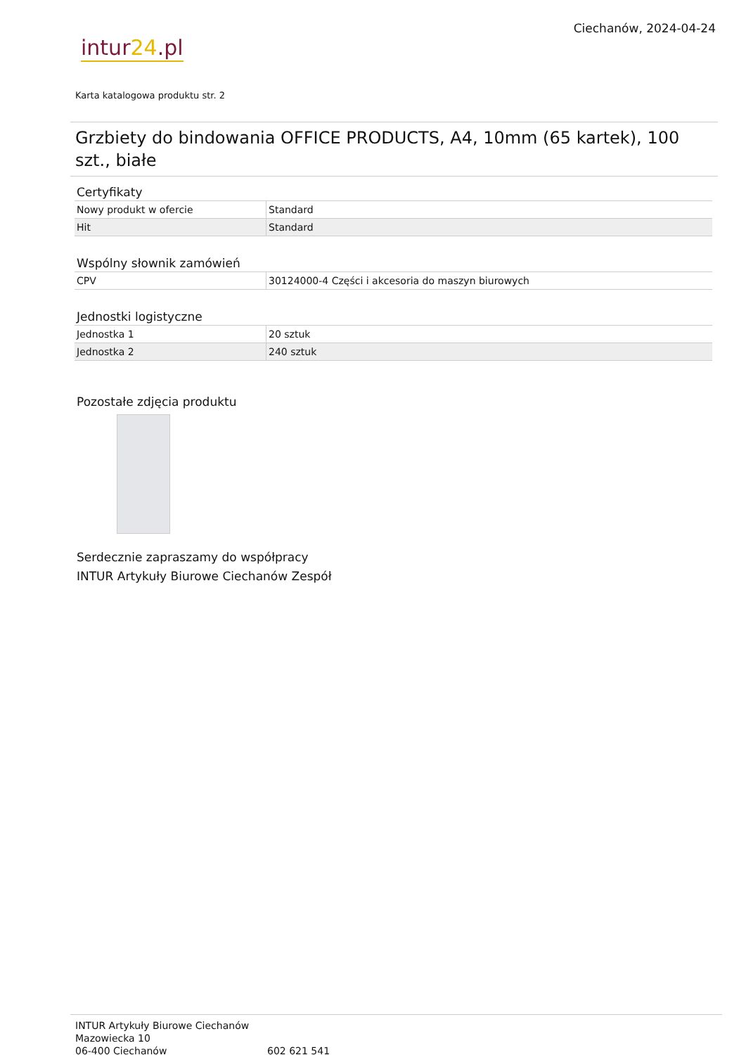intur24.pl
Ciechanów, 2024-04-24
Karta katalogowa produktu str. 2
Grzbiety do bindowania OFFICE PRODUCTS, A4, 10mm (65 kartek), 100 szt., białe
Certyfikaty
| Nowy produkt w ofercie | Standard |
| Hit | Standard |
Wspólny słownik zamówień
| CPV | 30124000-4 Części i akcesoria do maszyn biurowych |
Jednostki logistyczne
| Jednostka 1 | 20 sztuk |
| Jednostka 2 | 240 sztuk |
Pozostałe zdjęcia produktu
Serdecznie zapraszamy do współpracy
INTUR Artykuły Biurowe Ciechanów Zespół
INTUR Artykuły Biurowe Ciechanów
Mazowiecka 10
06-400 Ciechanów
602 621 541